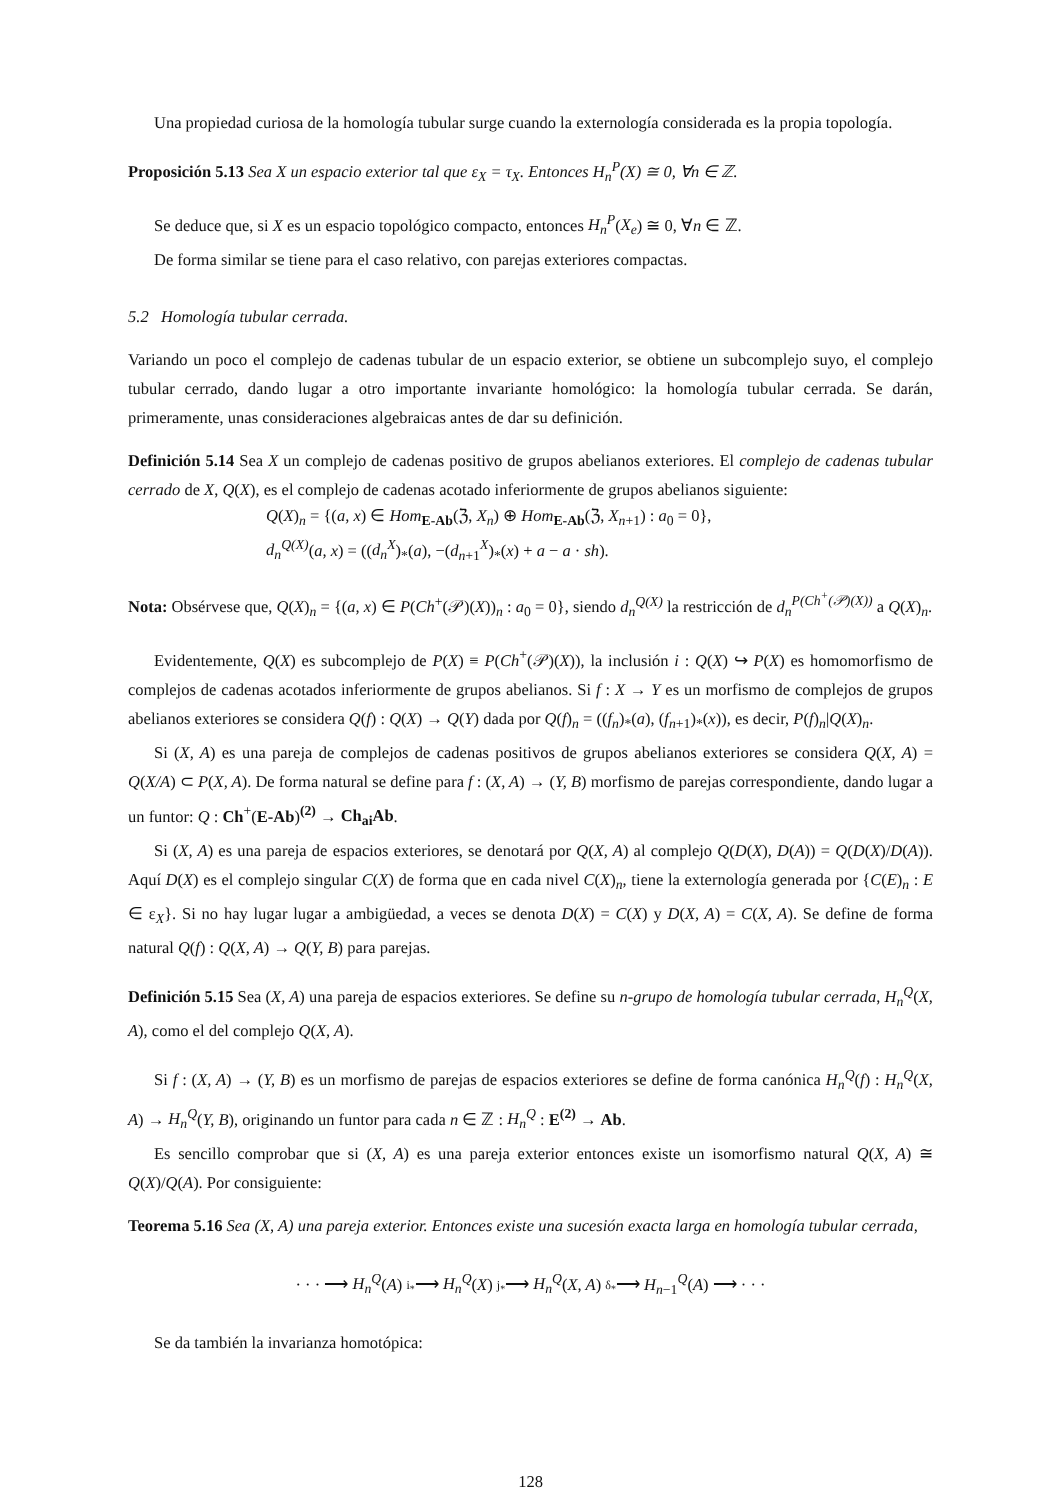Una propiedad curiosa de la homología tubular surge cuando la externología considerada es la propia topología.
Proposición 5.13 Sea X un espacio exterior tal que ε<sub>X</sub> = τ<sub>X</sub>. Entonces H<sub>n</sub><sup>P</sup>(X) ≅ 0, ∀n ∈ ℤ.
Se deduce que, si X es un espacio topológico compacto, entonces H<sub>n</sub><sup>P</sup>(X<sub>e</sub>) ≅ 0, ∀n ∈ ℤ.
De forma similar se tiene para el caso relativo, con parejas exteriores compactas.
5.2 Homología tubular cerrada.
Variando un poco el complejo de cadenas tubular de un espacio exterior, se obtiene un subcomplejo suyo, el complejo tubular cerrado, dando lugar a otro importante invariante homológico: la homología tubular cerrada. Se darán, primeramente, unas consideraciones algebraicas antes de dar su definición.
Definición 5.14 Sea X un complejo de cadenas positivo de grupos abelianos exteriores. El complejo de cadenas tubular cerrado de X, Q(X), es el complejo de cadenas acotado inferiormente de grupos abelianos siguiente:
Q(X)<sub>n</sub> = {(a, x) ∈ Hom<sub>E-Ab</sub>(ℨ, X<sub>n</sub>) ⊕ Hom<sub>E-Ab</sub>(ℨ, X<sub>n+1</sub>) : a<sub>0</sub> = 0},
d<sub>n</sub><sup>Q(X)</sup>(a, x) = ((d<sub>n</sub><sup>X</sup>)<sub>*</sub>(a), −(d<sub>n+1</sub><sup>X</sup>)<sub>*</sub>(x) + a − a · sh).
Nota: Obsérvese que, Q(X)<sub>n</sub> = {(a, x) ∈ P(Ch<sup>+</sup>(𝒫)(X))<sub>n</sub> : a<sub>0</sub> = 0}, siendo d<sub>n</sub><sup>Q(X)</sup> la restricción de d<sub>n</sub><sup>P(Ch<sup>+</sup>(𝒫)(X))</sup> a Q(X)<sub>n</sub>.
Evidentemente, Q(X) es subcomplejo de P(X) ≡ P(Ch<sup>+</sup>(𝒫)(X)), la inclusión i : Q(X) ↪ P(X) es homomorfismo de complejos de cadenas acotados inferiormente de grupos abelianos. Si f : X → Y es un morfismo de complejos de grupos abelianos exteriores se considera Q(f) : Q(X) → Q(Y) dada por Q(f)<sub>n</sub> = ((f<sub>n</sub>)<sub>*</sub>(a), (f<sub>n+1</sub>)<sub>*</sub>(x)), es decir, P(f)<sub>n</sub>|Q(X)<sub>n</sub>.
Si (X, A) es una pareja de complejos de cadenas positivos de grupos abelianos exteriores se considera Q(X, A) = Q(X/A) ⊂ P(X, A). De forma natural se define para f : (X, A) → (Y, B) morfismo de parejas correspondiente, dando lugar a un funtor: Q : Ch<sup>+</sup>(E-Ab)<sup>(2)</sup> → Ch<sub>ai</sub>Ab.
Si (X, A) es una pareja de espacios exteriores, se denotará por Q(X, A) al complejo Q(D(X), D(A)) = Q(D(X)/D(A)). Aquí D(X) es el complejo singular C(X) de forma que en cada nivel C(X)<sub>n</sub>, tiene la externología generada por {C(E)<sub>n</sub> : E ∈ ε<sub>X</sub>}. Si no hay lugar lugar a ambigüedad, a veces se denota D(X) = C(X) y D(X, A) = C(X, A). Se define de forma natural Q(f) : Q(X, A) → Q(Y, B) para parejas.
Definición 5.15 Sea (X, A) una pareja de espacios exteriores. Se define su n-grupo de homología tubular cerrada, H<sub>n</sub><sup>Q</sup>(X, A), como el del complejo Q(X, A).
Si f : (X, A) → (Y, B) es un morfismo de parejas de espacios exteriores se define de forma canónica H<sub>n</sub><sup>Q</sup>(f) : H<sub>n</sub><sup>Q</sup>(X, A) → H<sub>n</sub><sup>Q</sup>(Y, B), originando un funtor para cada n ∈ ℤ : H<sub>n</sub><sup>Q</sup> : E<sup>(2)</sup> → Ab.
Es sencillo comprobar que si (X, A) es una pareja exterior entonces existe un isomorfismo natural Q(X, A) ≅ Q(X)/Q(A). Por consiguiente:
Teorema 5.16 Sea (X, A) una pareja exterior. Entonces existe una sucesión exacta larga en homología tubular cerrada,
· · · ⟶ H<sub>n</sub><sup>Q</sup>(A) i<sub>*</sub>⟶ H<sub>n</sub><sup>Q</sup>(X) j<sub>*</sub>⟶ H<sub>n</sub><sup>Q</sup>(X, A) δ<sub>*</sub>⟶ H<sub>n−1</sub><sup>Q</sup>(A) ⟶ · · ·
Se da también la invarianza homotópica:
128